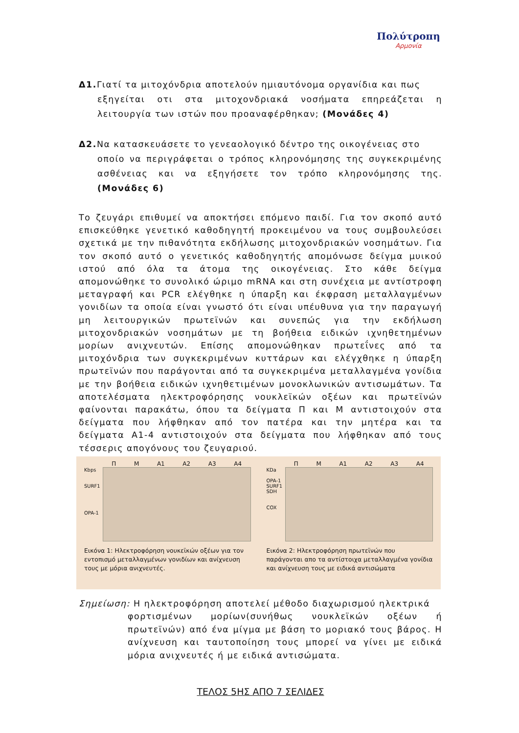Πολύτροπη
Αρμονία
Δ1. Γιατί τα μιτοχόνδρια αποτελούν ημιαυτόνομα οργανίδια και πως
εξηγείται οτι στα μιτοχονδριακά νοσήματα επηρεάζεται η λειτουργία των ιστών που προαναφέρθηκαν; (Μονάδες 4)
Δ2. Να κατασκευάσετε το γενεαολογικό δέντρο της οικογένειας στο
οποίο να περιγράφεται ο τρόπος κληρονόμησης της συγκεκριμένης ασθένειας και να εξηγήσετε τον τρόπο κληρονόμησης της.(Μονάδες 6)
Το ζευγάρι επιθυμεί να αποκτήσει επόμενο παιδί. Για τον σκοπό αυτό επισκεύθηκε γενετικό καθοδηγητή προκειμένου να τους συμβουλεύσει σχετικά με την πιθανότητα εκδήλωσης μιτοχονδριακών νοσημάτων. Για τον σκοπό αυτό ο γενετικός καθοδηγητής απομόνωσε δείγμα μυικού ιστού από όλα τα άτομα της οικογένειας. Στο κάθε δείγμα απομονώθηκε το συνολικό ώριμο mRNA και στη συνέχεια με αντίστροφη μεταγραφή και PCR ελέγθηκε η ύπαρξη και έκφραση μεταλλαγμένων γονιδίων τα οποία είναι γνωστό ότι είναι υπέυθυνα για την παραγωγή μη λειτουργικών πρωτεϊνών και συνεπώς για την εκδήλωση μιτοχονδριακών νοσημάτων με τη βοήθεια ειδικών ιχνηθετημένων μορίων ανιχνευτών. Επίσης απομονώθηκαν πρωτεΐνες από τα μιτοχόνδρια των συγκεκριμένων κυττάρων και ελέγχθηκε η ύπαρξη πρωτεϊνών που παράγονται από τα συγκεκριμένα μεταλλαγμένα γονίδια με την βοήθεια ειδικών ιχνηθετιμένων μονοκλωνικών αντισωμάτων. Τα αποτελέσματα ηλεκτροφόρησης νουκλεϊκών οξέων και πρωτεϊνών φαίνονται παρακάτω, όπου τα δείγματα Π και Μ αντιστοιχούν στα δείγματα που λήφθηκαν από τον πατέρα και την μητέρα και τα δείγματα Α1-4 αντιστοιχούν στα δείγματα που λήφθηκαν από τους τέσσερις απογόνους του ζευγαριού.
Π Μ Α1 Α2 Α3 Α4
Kbps
SURF1
OPA-1
Εικόνα 1: Ηλεκτροφόρηση νουκεϊκών οξέων για τον εντοπισμό μεταλλαγμένων γονιδίων και ανίχνευση τους με μόρια ανιχνευτές.
Π Μ Α1 Α2 Α3 Α4
KDa
OPA-1
SURF1
SDH
COX
Εικόνα 2: Ηλεκτροφόρηση πρωτεϊνών που παράγονται απο τα αντίστοιχα μεταλλαγμένα γονίδια και ανίχνευση τους με ειδικά αντισώματα
Σημείωση: Η ηλεκτροφόρηση αποτελεί μέθοδο διαχωρισμού ηλεκτρικά
φορτισμένων μορίων(συνήθως νουκλεϊκών οξέων ή πρωτεϊνών) από ένα μίγμα με βάση το μοριακό τους βάρος. Η ανίχνευση και ταυτοποίηση τους μπορεί να γίνει με ειδικά μόρια ανιχνευτές ή με ειδικά αντισώματα.
ΤΕΛΟΣ 5ΗΣ ΑΠΟ 7 ΣΕΛΙΔΕΣ